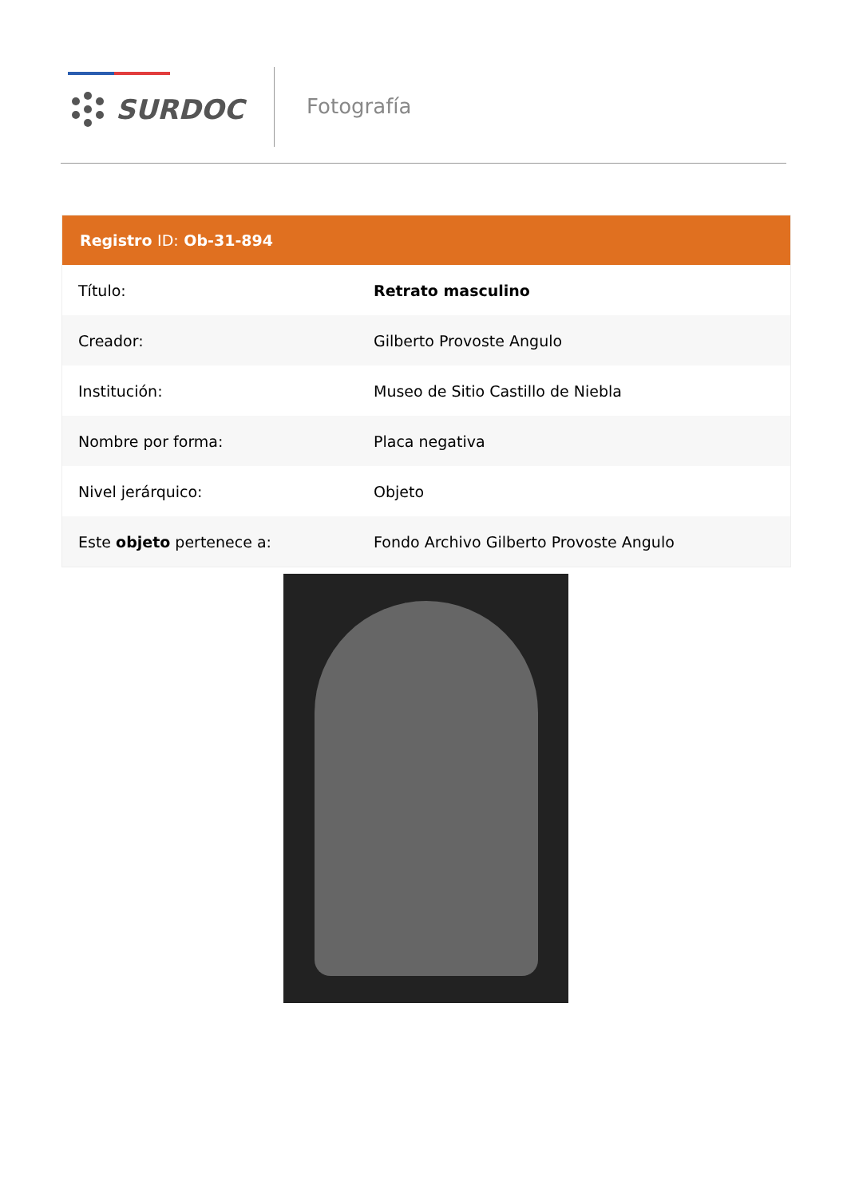SURDOC Fotografía
| Registro ID: Ob-31-894 | |
| --- | --- |
| Título: | Retrato masculino |
| Creador: | Gilberto Provoste Angulo |
| Institución: | Museo de Sitio Castillo de Niebla |
| Nombre por forma: | Placa negativa |
| Nivel jerárquico: | Objeto |
| Este objeto pertenece a: | Fondo Archivo Gilberto Provoste Angulo |